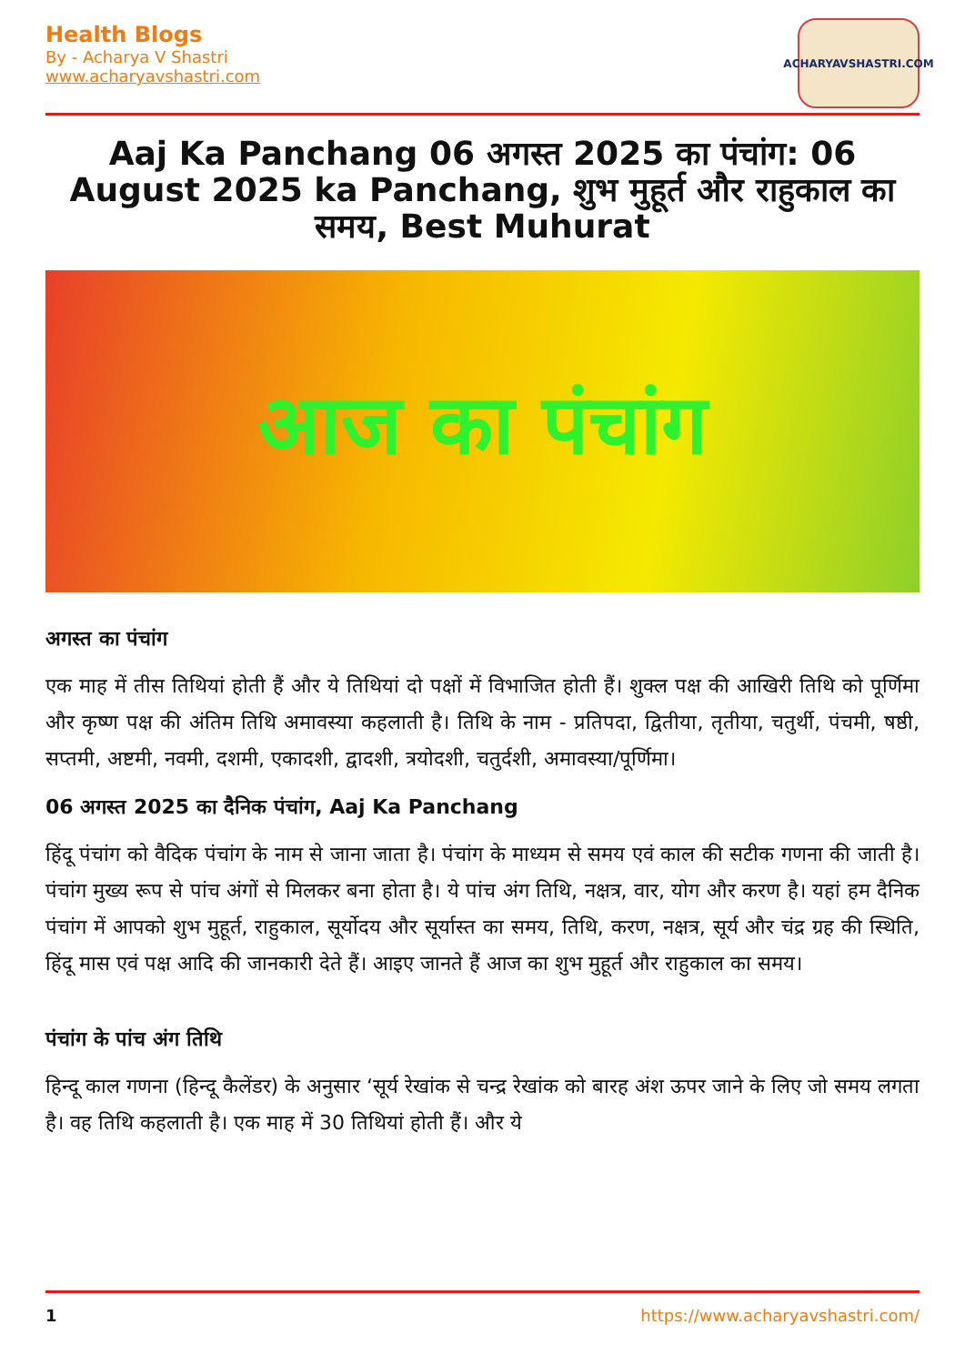Health Blogs
By - Acharya V Shastri
www.acharyavshastri.com
ACHARYAVSHASTRI.COM
Aaj Ka Panchang 06 अगस्त 2025 का पंचांग: 06 August 2025 ka Panchang, शुभ मुहूर्त और राहुकाल का समय, Best Muhurat
आज का पंचांग
अगस्त का पंचांग
एक माह में तीस तिथियां होती हैं और ये तिथियां दो पक्षों में विभाजित होती हैं। शुक्ल पक्ष की आखिरी तिथि को पूर्णिमा और कृष्ण पक्ष की अंतिम तिथि अमावस्या कहलाती है। तिथि के नाम - प्रतिपदा, द्वितीया, तृतीया, चतुर्थी, पंचमी, षष्ठी, सप्तमी, अष्टमी, नवमी, दशमी, एकादशी, द्वादशी, त्रयोदशी, चतुर्दशी, अमावस्या/पूर्णिमा।
06 अगस्त 2025 का दैनिक पंचांग, Aaj Ka Panchang
हिंदू पंचांग को वैदिक पंचांग के नाम से जाना जाता है। पंचांग के माध्यम से समय एवं काल की सटीक गणना की जाती है। पंचांग मुख्य रूप से पांच अंगों से मिलकर बना होता है। ये पांच अंग तिथि, नक्षत्र, वार, योग और करण है। यहां हम दैनिक पंचांग में आपको शुभ मुहूर्त, राहुकाल, सूर्योदय और सूर्यास्त का समय, तिथि, करण, नक्षत्र, सूर्य और चंद्र ग्रह की स्थिति, हिंदू मास एवं पक्ष आदि की जानकारी देते हैं। आइए जानते हैं आज का शुभ मुहूर्त और राहुकाल का समय।
पंचांग के पांच अंग तिथि
हिन्दू काल गणना (हिन्दू कैलेंडर) के अनुसार ‘सूर्य रेखांक से चन्द्र रेखांक को बारह अंश ऊपर जाने के लिए जो समय लगता है। वह तिथि कहलाती है। एक माह में 30 तिथियां होती हैं। और ये
1 https://www.acharyavshastri.com/